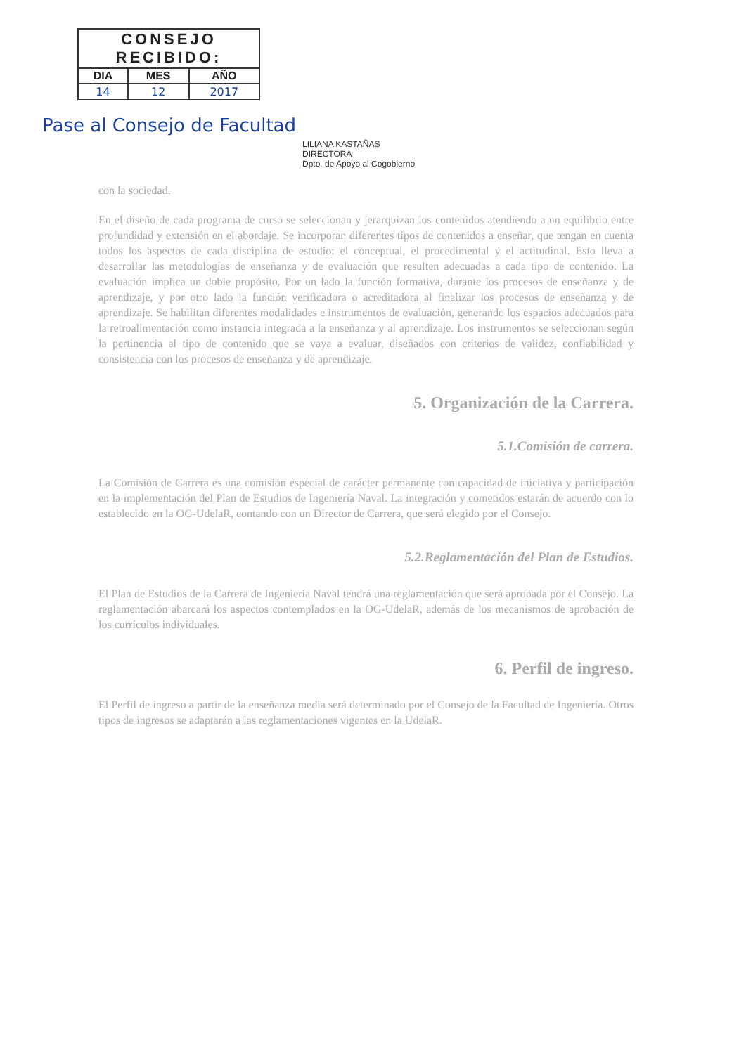| CONSEJO RECIBIDO: | | |
| DIA | MES | AÑO |
| 14 | 12 | 2017 |
Pase al Consejo de Facultad
LILIANA KASTAÑAS
DIRECTORA
Dpto. de Apoyo al Cogobierno
con la sociedad.
En el diseño de cada programa de curso se seleccionan y jerarquizan los contenidos atendiendo a un equilibrio entre profundidad y extensión en el abordaje. Se incorporan diferentes tipos de contenidos a enseñar, que tengan en cuenta todos los aspectos de cada disciplina de estudio: el conceptual, el procedimental y el actitudinal. Esto lleva a desarrollar las metodologías de enseñanza y de evaluación que resulten adecuadas a cada tipo de contenido. La evaluación implica un doble propósito. Por un lado la función formativa, durante los procesos de enseñanza y de aprendizaje, y por otro lado la función verificadora o acreditadora al finalizar los procesos de enseñanza y de aprendizaje. Se habilitan diferentes modalidades e instrumentos de evaluación, generando los espacios adecuados para la retroalimentación como instancia integrada a la enseñanza y al aprendizaje. Los instrumentos se seleccionan según la pertinencia al tipo de contenido que se vaya a evaluar, diseñados con criterios de validez, confiabilidad y consistencia con los procesos de enseñanza y de aprendizaje.
5. Organización de la Carrera.
5.1.Comisión de carrera.
La Comisión de Carrera es una comisión especial de carácter permanente con capacidad de iniciativa y participación en la implementación del Plan de Estudios de Ingeniería Naval. La integración y cometidos estarán de acuerdo con lo establecido en la OG-UdelaR, contando con un Director de Carrera, que será elegido por el Consejo.
5.2.Reglamentación del Plan de Estudios.
El Plan de Estudios de la Carrera de Ingeniería Naval tendrá una reglamentación que será aprobada por el Consejo. La reglamentación abarcará los aspectos contemplados en la OG-UdelaR, además de los mecanismos de aprobación de los currículos individuales.
6. Perfil de ingreso.
El Perfil de ingreso a partir de la enseñanza media será determinado por el Consejo de la Facultad de Ingeniería. Otros tipos de ingresos se adaptarán a las reglamentaciones vigentes en la UdelaR.